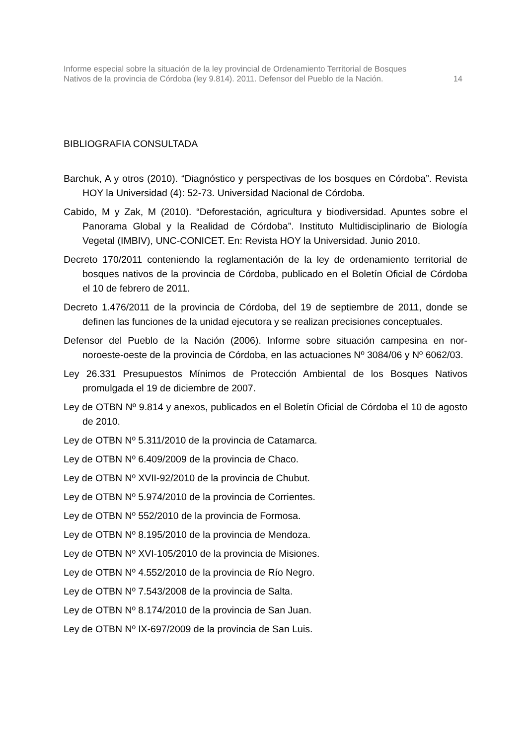Informe especial sobre la situación de la ley provincial de Ordenamiento Territorial de Bosques
Nativos de la provincia de Córdoba (ley 9.814). 2011. Defensor del Pueblo de la Nación.
14
BIBLIOGRAFIA CONSULTADA
Barchuk, A y otros (2010). “Diagnóstico y perspectivas de los bosques en Córdoba”. Revista HOY la Universidad (4): 52-73. Universidad Nacional de Córdoba.
Cabido, M y Zak, M (2010). “Deforestación, agricultura y biodiversidad. Apuntes sobre el Panorama Global y la Realidad de Córdoba”. Instituto Multidisciplinario de Biología Vegetal (IMBIV), UNC-CONICET. En: Revista HOY la Universidad. Junio 2010.
Decreto 170/2011 conteniendo la reglamentación de la ley de ordenamiento territorial de bosques nativos de la provincia de Córdoba, publicado en el Boletín Oficial de Córdoba el 10 de febrero de 2011.
Decreto 1.476/2011 de la provincia de Córdoba, del 19 de septiembre de 2011, donde se definen las funciones de la unidad ejecutora y se realizan precisiones conceptuales.
Defensor del Pueblo de la Nación (2006). Informe sobre situación campesina en nor-noroeste-oeste de la provincia de Córdoba, en las actuaciones Nº 3084/06 y Nº 6062/03.
Ley 26.331 Presupuestos Mínimos de Protección Ambiental de los Bosques Nativos promulgada el 19 de diciembre de 2007.
Ley de OTBN Nº 9.814 y anexos, publicados en el Boletín Oficial de Córdoba el 10 de agosto de 2010.
Ley de OTBN Nº 5.311/2010 de la provincia de Catamarca.
Ley de OTBN Nº 6.409/2009 de la provincia de Chaco.
Ley de OTBN Nº XVII-92/2010 de la provincia de Chubut.
Ley de OTBN Nº 5.974/2010 de la provincia de Corrientes.
Ley de OTBN Nº 552/2010 de la provincia de Formosa.
Ley de OTBN Nº 8.195/2010 de la provincia de Mendoza.
Ley de OTBN Nº XVI-105/2010 de la provincia de Misiones.
Ley de OTBN Nº 4.552/2010 de la provincia de Río Negro.
Ley de OTBN Nº 7.543/2008 de la provincia de Salta.
Ley de OTBN Nº 8.174/2010 de la provincia de San Juan.
Ley de OTBN Nº IX-697/2009 de la provincia de San Luis.